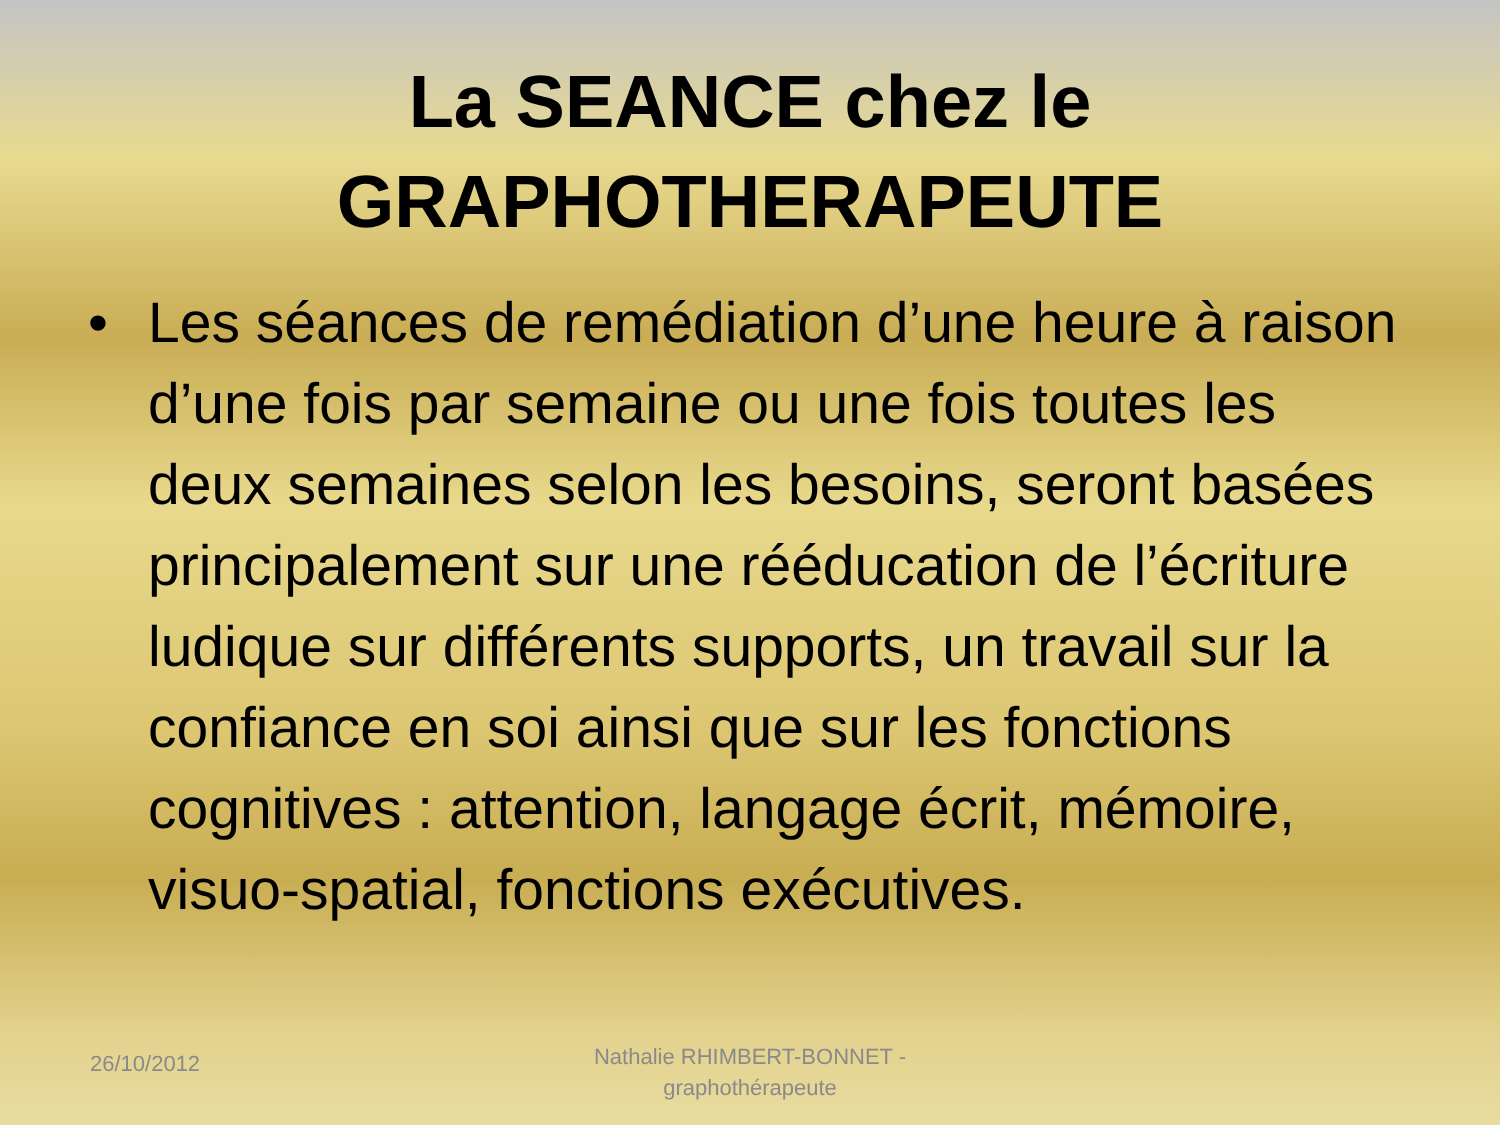La SEANCE chez le
GRAPHOTHERAPEUTE
• Les séances de remédiation d’une heure à raison d’une fois par semaine ou une fois toutes les deux semaines selon les besoins, seront basées principalement sur une rééducation de l’écriture ludique sur différents supports, un travail sur la confiance en soi ainsi que sur les fonctions cognitives : attention, langage écrit, mémoire, visuo-spatial, fonctions exécutives.
26/10/2012
Nathalie RHIMBERT-BONNET -
graphothérapeute